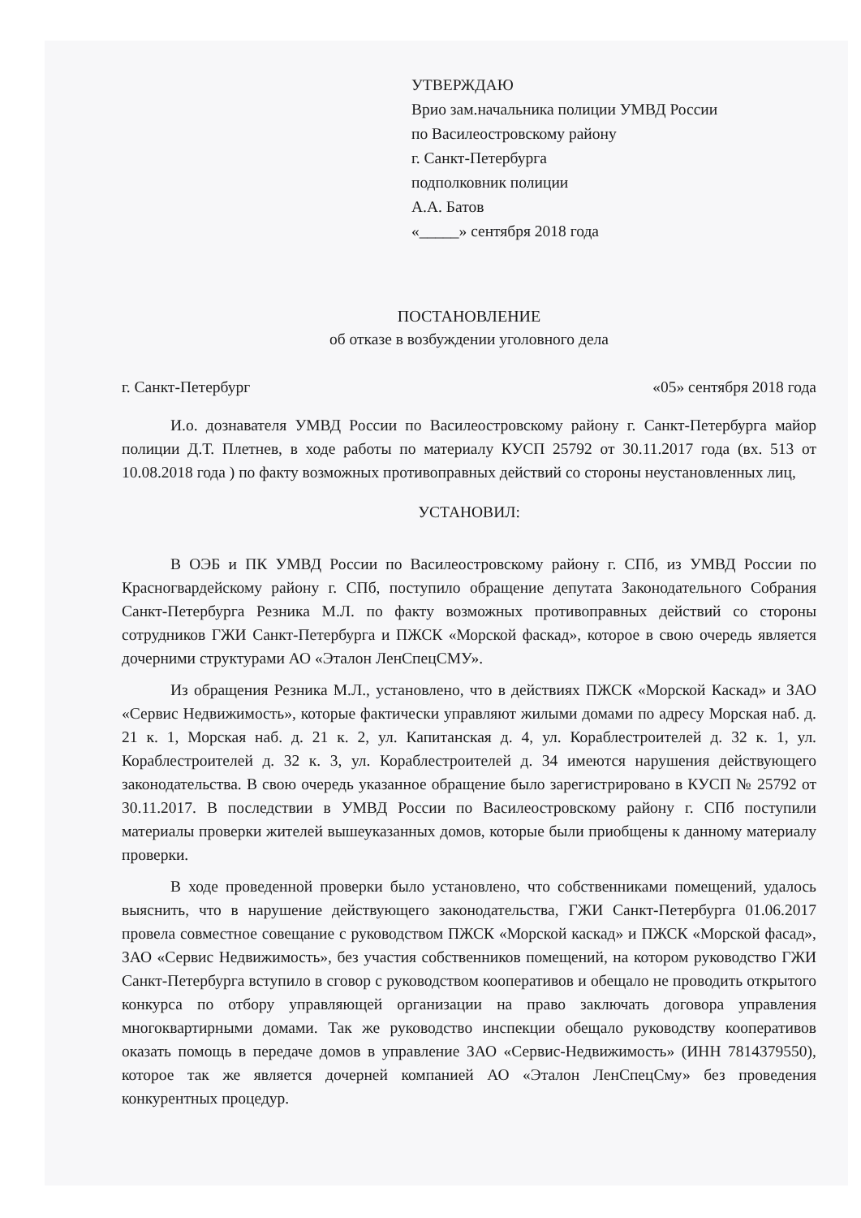УТВЕРЖДАЮ
Врио зам.начальника полиции УМВД России
по Василеостровскому району
г. Санкт-Петербурга
подполковник полиции
А.А. Батов
«_____» сентября 2018 года
ПОСТАНОВЛЕНИЕ
об отказе в возбуждении уголовного дела
г. Санкт-Петербург «05» сентября 2018 года
И.о. дознавателя УМВД России по Василеостровскому району г. Санкт-Петербурга майор полиции Д.Т. Плетнев, в ходе работы по материалу КУСП 25792 от 30.11.2017 года (вх. 513 от 10.08.2018 года ) по факту возможных противоправных действий со стороны неустановленных лиц,
УСТАНОВИЛ:
В ОЭБ и ПК УМВД России по Василеостровскому району г. СПб, из УМВД России по Красногвардейскому району г. СПб, поступило обращение депутата Законодательного Собрания Санкт-Петербурга Резника М.Л. по факту возможных противоправных действий со стороны сотрудников ГЖИ Санкт-Петербурга и ПЖСК «Морской фаскад», которое в свою очередь является дочерними структурами АО «Эталон ЛенСпецСМУ».
Из обращения Резника М.Л., установлено, что в действиях ПЖСК «Морской Каскад» и ЗАО «Сервис Недвижимость», которые фактически управляют жилыми домами по адресу Морская наб. д. 21 к. 1, Морская наб. д. 21 к. 2, ул. Капитанская д. 4, ул. Кораблестроителей д. 32 к. 1, ул. Кораблестроителей д. 32 к. 3, ул. Кораблестроителей д. 34 имеются нарушения действующего законодательства. В свою очередь указанное обращение было зарегистрировано в КУСП № 25792 от 30.11.2017. В последствии в УМВД России по Василеостровскому району г. СПб поступили материалы проверки жителей вышеуказанных домов, которые были приобщены к данному материалу проверки.
В ходе проведенной проверки было установлено, что собственниками помещений, удалось выяснить, что в нарушение действующего законодательства, ГЖИ Санкт-Петербурга 01.06.2017 провела совместное совещание с руководством ПЖСК «Морской каскад» и ПЖСК «Морской фасад», ЗАО «Сервис Недвижимость», без участия собственников помещений, на котором руководство ГЖИ Санкт-Петербурга вступило в сговор с руководством кооперативов и обещало не проводить открытого конкурса по отбору управляющей организации на право заключать договора управления многоквартирными домами. Так же руководство инспекции обещало руководству кооперативов оказать помощь в передаче домов в управление ЗАО «Сервис-Недвижимость» (ИНН 7814379550), которое так же является дочерней компанией АО «Эталон ЛенСпецСму» без проведения конкурентных процедур.